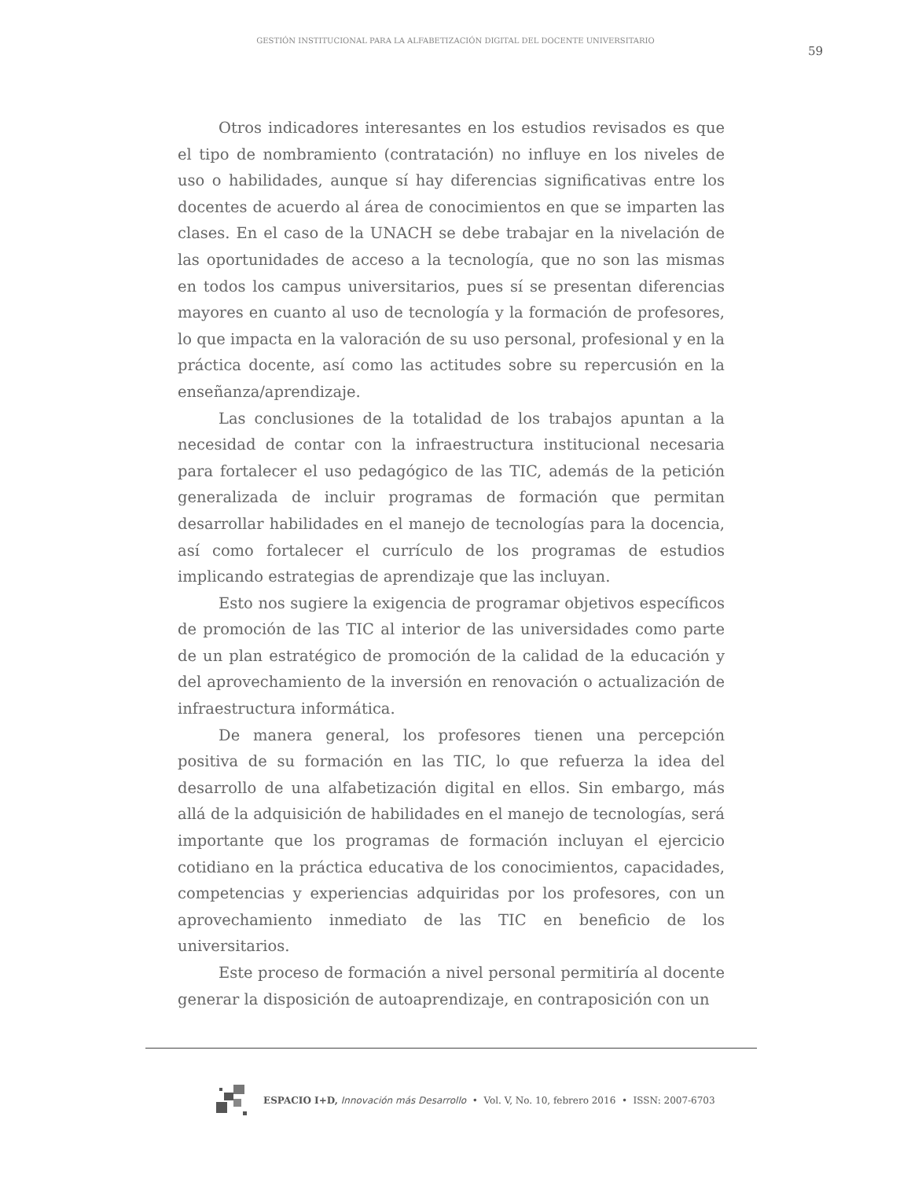GESTIÓN INSTITUCIONAL PARA LA ALFABETIZACIÓN DIGITAL DEL DOCENTE UNIVERSITARIO
59
Otros indicadores interesantes en los estudios revisados es que el tipo de nombramiento (contratación) no influye en los niveles de uso o habilidades, aunque sí hay diferencias significativas entre los docentes de acuerdo al área de conocimientos en que se imparten las clases. En el caso de la UNACH se debe trabajar en la nivelación de las oportunidades de acceso a la tecnología, que no son las mismas en todos los campus universitarios, pues sí se presentan diferencias mayores en cuanto al uso de tecnología y la formación de profesores, lo que impacta en la valoración de su uso personal, profesional y en la práctica docente, así como las actitudes sobre su repercusión en la enseñanza/aprendizaje.
Las conclusiones de la totalidad de los trabajos apuntan a la necesidad de contar con la infraestructura institucional necesaria para fortalecer el uso pedagógico de las TIC, además de la petición generalizada de incluir programas de formación que permitan desarrollar habilidades en el manejo de tecnologías para la docencia, así como fortalecer el currículo de los programas de estudios implicando estrategias de aprendizaje que las incluyan.
Esto nos sugiere la exigencia de programar objetivos específicos de promoción de las TIC al interior de las universidades como parte de un plan estratégico de promoción de la calidad de la educación y del aprovechamiento de la inversión en renovación o actualización de infraestructura informática.
De manera general, los profesores tienen una percepción positiva de su formación en las TIC, lo que refuerza la idea del desarrollo de una alfabetización digital en ellos. Sin embargo, más allá de la adquisición de habilidades en el manejo de tecnologías, será importante que los programas de formación incluyan el ejercicio cotidiano en la práctica educativa de los conocimientos, capacidades, competencias y experiencias adquiridas por los profesores, con un aprovechamiento inmediato de las TIC en beneficio de los universitarios.
Este proceso de formación a nivel personal permitiría al docente generar la disposición de autoaprendizaje, en contraposición con un
ESPACIO I+D, Innovación más Desarrollo • Vol. V, No. 10, febrero 2016 • ISSN: 2007-6703